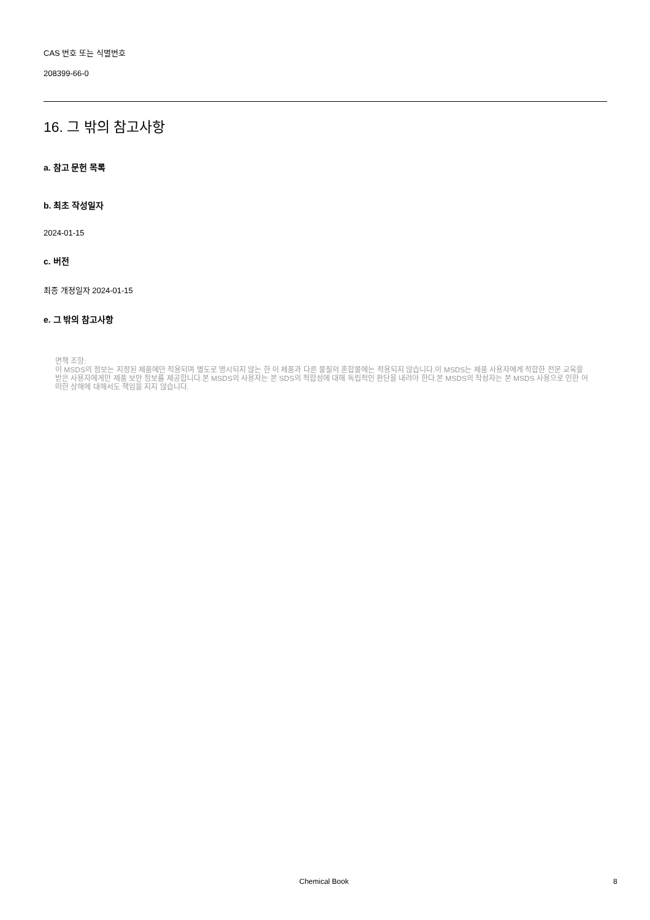CAS 번호 또는 식별번호
208399-66-0
16. 그 밖의 참고사항
a. 참고 문헌 목록
b. 최초 작성일자
2024-01-15
c. 버전
최종 개정일자 2024-01-15
e. 그 밖의 참고사항
면책 조항:
이 MSDS의 정보는 지정된 제품에만 적용되며 별도로 명시되지 않는 한 이 제품과 다른 물질의 혼합물에는 적용되지 않습니다.이 MSDS는 제품 사용자에게 적합한 전문 교육을 받은 사용자에게만 제품 보안 정보를 제공합니다.본 MSDS의 사용자는 본 SDS의 적합성에 대해 독립적인 판단을 내려야 한다.본 MSDS의 작성자는 본 MSDS 사용으로 인한 어떠한 상해에 대해서도 책임을 지지 않습니다.
Chemical Book 8